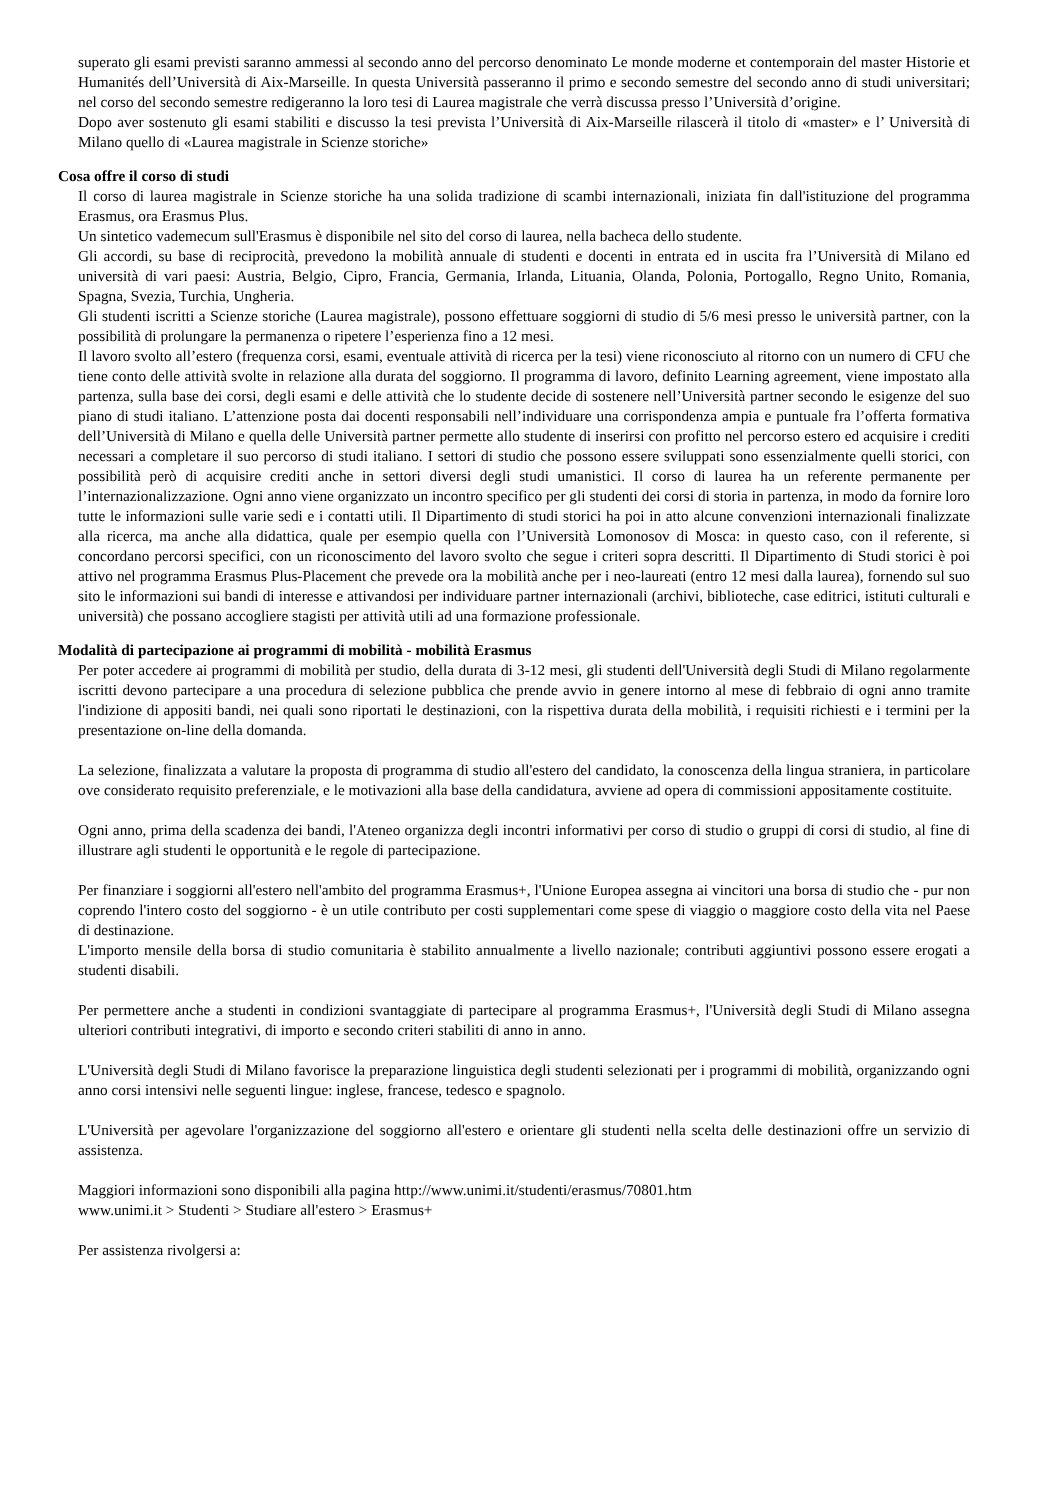superato gli esami previsti saranno ammessi al secondo anno del percorso denominato Le monde moderne et contemporain del master Historie et Humanités dell’Università di Aix-Marseille. In questa Università passeranno il primo e secondo semestre del secondo anno di studi universitari; nel corso del secondo semestre redigeranno la loro tesi di Laurea magistrale che verrà discussa presso l’Università d’origine.
Dopo aver sostenuto gli esami stabiliti e discusso la tesi prevista l’Università di Aix-Marseille rilascerà il titolo di «master» e l’ Università di Milano quello di «Laurea magistrale in Scienze storiche»
Cosa offre il corso di studi
Il corso di laurea magistrale in Scienze storiche ha una solida tradizione di scambi internazionali, iniziata fin dall'istituzione del programma Erasmus, ora Erasmus Plus.
Un sintetico vademecum sull'Erasmus è disponibile nel sito del corso di laurea, nella bacheca dello studente.
Gli accordi, su base di reciprocità, prevedono la mobilità annuale di studenti e docenti in entrata ed in uscita fra l’Università di Milano ed università di vari paesi: Austria, Belgio, Cipro, Francia, Germania, Irlanda, Lituania, Olanda, Polonia, Portogallo, Regno Unito, Romania, Spagna, Svezia, Turchia, Ungheria.
Gli studenti iscritti a Scienze storiche (Laurea magistrale), possono effettuare soggiorni di studio di 5/6 mesi presso le università partner, con la possibilità di prolungare la permanenza o ripetere l’esperienza fino a 12 mesi.
Il lavoro svolto all’estero (frequenza corsi, esami, eventuale attività di ricerca per la tesi) viene riconosciuto al ritorno con un numero di CFU che tiene conto delle attività svolte in relazione alla durata del soggiorno. Il programma di lavoro, definito Learning agreement, viene impostato alla partenza, sulla base dei corsi, degli esami e delle attività che lo studente decide di sostenere nell’Università partner secondo le esigenze del suo piano di studi italiano. L’attenzione posta dai docenti responsabili nell’individuare una corrispondenza ampia e puntuale fra l’offerta formativa dell’Università di Milano e quella delle Università partner permette allo studente di inserirsi con profitto nel percorso estero ed acquisire i crediti necessari a completare il suo percorso di studi italiano. I settori di studio che possono essere sviluppati sono essenzialmente quelli storici, con possibilità però di acquisire crediti anche in settori diversi degli studi umanistici. Il corso di laurea ha un referente permanente per l’internazionalizzazione. Ogni anno viene organizzato un incontro specifico per gli studenti dei corsi di storia in partenza, in modo da fornire loro tutte le informazioni sulle varie sedi e i contatti utili. Il Dipartimento di studi storici ha poi in atto alcune convenzioni internazionali finalizzate alla ricerca, ma anche alla didattica, quale per esempio quella con l’Università Lomonosov di Mosca: in questo caso, con il referente, si concordano percorsi specifici, con un riconoscimento del lavoro svolto che segue i criteri sopra descritti. Il Dipartimento di Studi storici è poi attivo nel programma Erasmus Plus-Placement che prevede ora la mobilità anche per i neo-laureati (entro 12 mesi dalla laurea), fornendo sul suo sito le informazioni sui bandi di interesse e attivandosi per individuare partner internazionali (archivi, biblioteche, case editrici, istituti culturali e università) che possano accogliere stagisti per attività utili ad una formazione professionale.
Modalità di partecipazione ai programmi di mobilità - mobilità Erasmus
Per poter accedere ai programmi di mobilità per studio, della durata di 3-12 mesi, gli studenti dell'Università degli Studi di Milano regolarmente iscritti devono partecipare a una procedura di selezione pubblica che prende avvio in genere intorno al mese di febbraio di ogni anno tramite l'indizione di appositi bandi, nei quali sono riportati le destinazioni, con la rispettiva durata della mobilità, i requisiti richiesti e i termini per la presentazione on-line della domanda.
La selezione, finalizzata a valutare la proposta di programma di studio all'estero del candidato, la conoscenza della lingua straniera, in particolare ove considerato requisito preferenziale, e le motivazioni alla base della candidatura, avviene ad opera di commissioni appositamente costituite.
Ogni anno, prima della scadenza dei bandi, l'Ateneo organizza degli incontri informativi per corso di studio o gruppi di corsi di studio, al fine di illustrare agli studenti le opportunità e le regole di partecipazione.
Per finanziare i soggiorni all'estero nell'ambito del programma Erasmus+, l'Unione Europea assegna ai vincitori una borsa di studio che - pur non coprendo l'intero costo del soggiorno - è un utile contributo per costi supplementari come spese di viaggio o maggiore costo della vita nel Paese di destinazione.
L'importo mensile della borsa di studio comunitaria è stabilito annualmente a livello nazionale; contributi aggiuntivi possono essere erogati a studenti disabili.
Per permettere anche a studenti in condizioni svantaggiate di partecipare al programma Erasmus+, l'Università degli Studi di Milano assegna ulteriori contributi integrativi, di importo e secondo criteri stabiliti di anno in anno.
L'Università degli Studi di Milano favorisce la preparazione linguistica degli studenti selezionati per i programmi di mobilità, organizzando ogni anno corsi intensivi nelle seguenti lingue: inglese, francese, tedesco e spagnolo.
L'Università per agevolare l'organizzazione del soggiorno all'estero e orientare gli studenti nella scelta delle destinazioni offre un servizio di assistenza.
Maggiori informazioni sono disponibili alla pagina http://www.unimi.it/studenti/erasmus/70801.htm
www.unimi.it > Studenti > Studiare all'estero > Erasmus+
Per assistenza rivolgersi a: